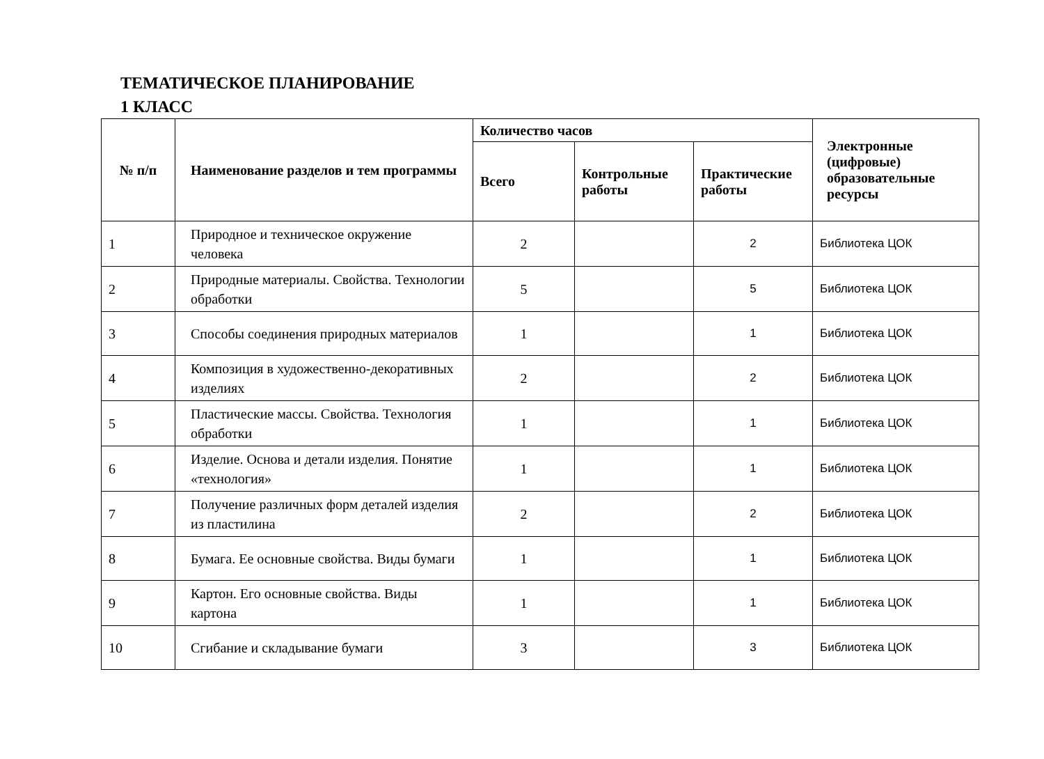ТЕМАТИЧЕСКОЕ ПЛАНИРОВАНИЕ
1 КЛАСС
| № п/п | Наименование разделов и тем программы | Количество часов | | | Электронные (цифровые) образовательные ресурсы |
| --- | --- | --- | --- | --- | --- |
| | | Всего | Контрольные работы | Практические работы | |
| 1 | Природное и техническое окружение человека | 2 | | 2 | Библиотека ЦОК |
| 2 | Природные материалы. Свойства. Технологии обработки | 5 | | 5 | Библиотека ЦОК |
| 3 | Способы соединения природных материалов | 1 | | 1 | Библиотека ЦОК |
| 4 | Композиция в художественно-декоративных изделиях | 2 | | 2 | Библиотека ЦОК |
| 5 | Пластические массы. Свойства. Технология обработки | 1 | | 1 | Библиотека ЦОК |
| 6 | Изделие. Основа и детали изделия. Понятие «технология» | 1 | | 1 | Библиотека ЦОК |
| 7 | Получение различных форм деталей изделия из пластилина | 2 | | 2 | Библиотека ЦОК |
| 8 | Бумага. Ее основные свойства. Виды бумаги | 1 | | 1 | Библиотека ЦОК |
| 9 | Картон. Его основные свойства. Виды картона | 1 | | 1 | Библиотека ЦОК |
| 10 | Сгибание и складывание бумаги | 3 | | 3 | Библиотека ЦОК |